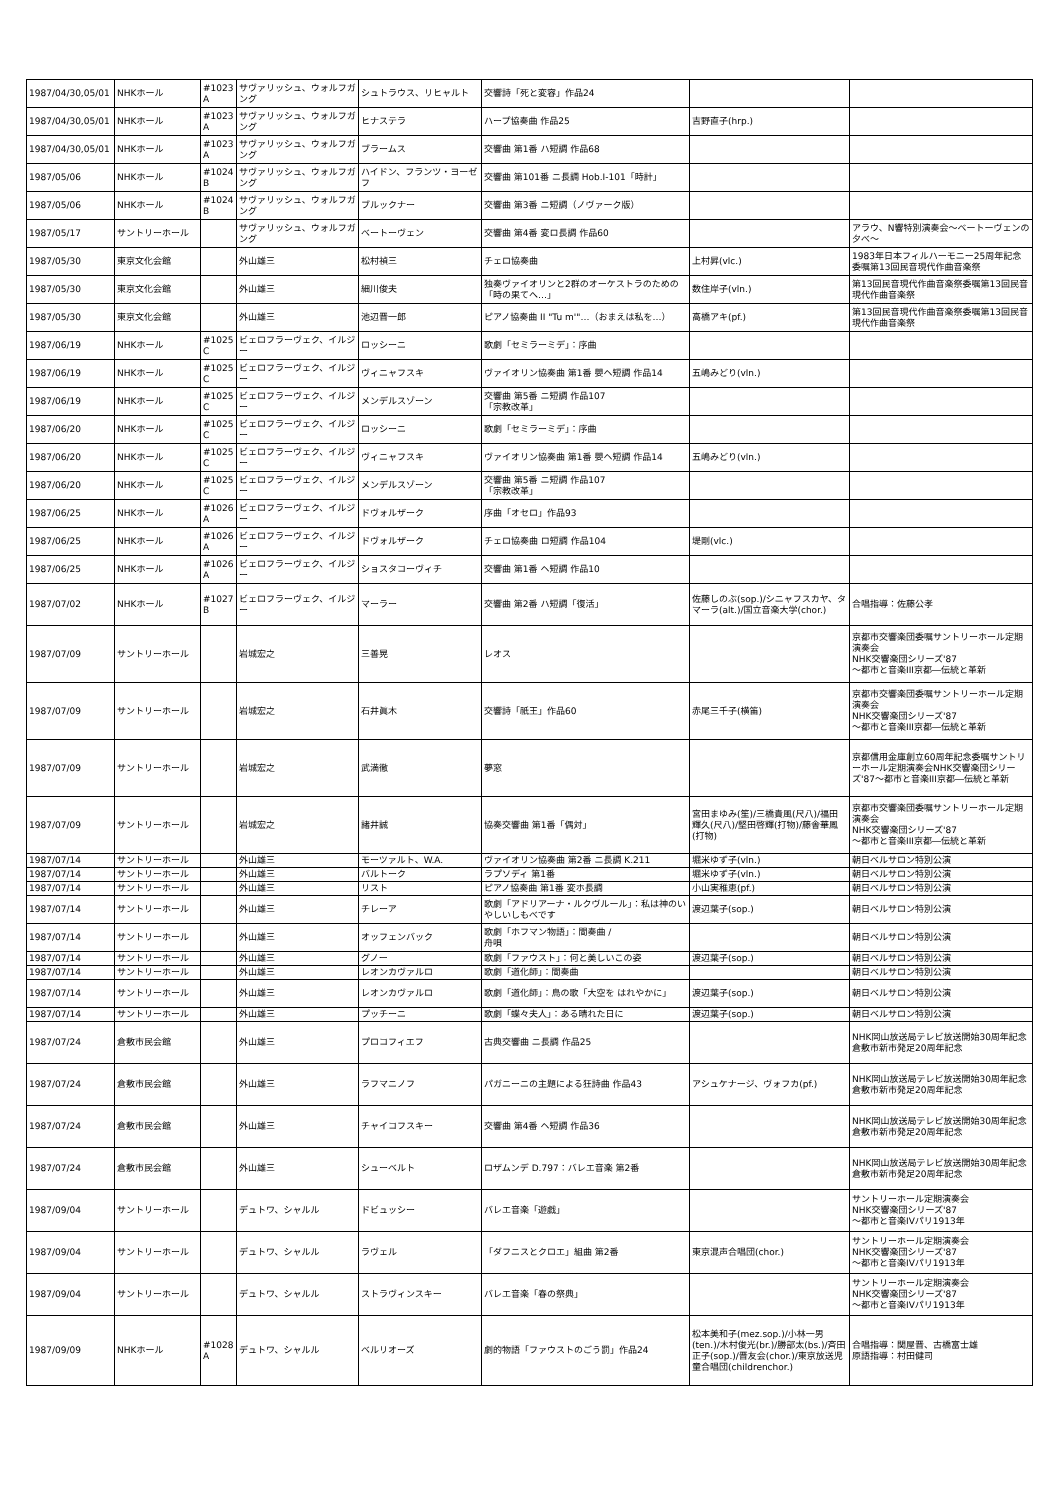| 1987/04/30,05/01 | NHKホール | #1023 A | サヴァリッシュ、ウォルフガング | シュトラウス、リヒャルト | 交響詩「死と変容」作品24 | | |
| 1987/04/30,05/01 | NHKホール | #1023 A | サヴァリッシュ、ウォルフガング | ヒナステラ | ハープ協奏曲 作品25 | 吉野直子(hrp.) | |
| 1987/04/30,05/01 | NHKホール | #1023 A | サヴァリッシュ、ウォルフガング | ブラームス | 交響曲 第1番 ハ短調 作品68 | | |
| 1987/05/06 | NHKホール | #1024 B | サヴァリッシュ、ウォルフガング | ハイドン、フランツ・ヨーゼフ | 交響曲 第101番 ニ長調 Hob.I-101「時計」 | | |
| 1987/05/06 | NHKホール | #1024 B | サヴァリッシュ、ウォルフガング | ブルックナー | 交響曲 第3番 ニ短調（ノヴァーク版） | | |
| 1987/05/17 | サントリーホール | | サヴァリッシュ、ウォルフガング | ベートーヴェン | 交響曲 第4番 変ロ長調 作品60 | | アラウ、N響特別演奏会～ベートーヴェンの夕べ～ |
| 1987/05/30 | 東京文化会館 | | 外山雄三 | 松村禎三 | チェロ協奏曲 | 上村昇(vlc.) | 1983年日本フィルハーモニー25周年記念委嘱第13回民音現代作曲音楽祭 |
| 1987/05/30 | 東京文化会館 | | 外山雄三 | 細川俊夫 | 独奏ヴァイオリンと2群のオーケストラのための「時の果てへ…」 | 数住岸子(vln.) | 第13回民音現代作曲音楽祭委嘱第13回民音現代作曲音楽祭 |
| 1987/05/30 | 東京文化会館 | | 外山雄三 | 池辺晋一郎 | ピアノ協奏曲 II "Tu m'"…（おまえは私を…） | 高橋アキ(pf.) | 第13回民音現代作曲音楽祭委嘱第13回民音現代作曲音楽祭 |
| 1987/06/19 | NHKホール | #1025 C | ビェロフラーヴェク、イルジー | ロッシーニ | 歌劇「セミラーミデ」：序曲 | | |
| 1987/06/19 | NHKホール | #1025 C | ビェロフラーヴェク、イルジー | ヴィニャフスキ | ヴァイオリン協奏曲 第1番 嬰ヘ短調 作品14 | 五嶋みどり(vln.) | |
| 1987/06/19 | NHKホール | #1025 C | ビェロフラーヴェク、イルジー | メンデルスゾーン | 交響曲 第5番 ニ短調 作品107 「宗教改革」 | | |
| 1987/06/20 | NHKホール | #1025 C | ビェロフラーヴェク、イルジー | ロッシーニ | 歌劇「セミラーミデ」：序曲 | | |
| 1987/06/20 | NHKホール | #1025 C | ビェロフラーヴェク、イルジー | ヴィニャフスキ | ヴァイオリン協奏曲 第1番 嬰ヘ短調 作品14 | 五嶋みどり(vln.) | |
| 1987/06/20 | NHKホール | #1025 C | ビェロフラーヴェク、イルジー | メンデルスゾーン | 交響曲 第5番 ニ短調 作品107 「宗教改革」 | | |
| 1987/06/25 | NHKホール | #1026 A | ビェロフラーヴェク、イルジー | ドヴォルザーク | 序曲「オセロ」作品93 | | |
| 1987/06/25 | NHKホール | #1026 A | ビェロフラーヴェク、イルジー | ドヴォルザーク | チェロ協奏曲 ロ短調 作品104 | 堤剛(vlc.) | |
| 1987/06/25 | NHKホール | #1026 A | ビェロフラーヴェク、イルジー | ショスタコーヴィチ | 交響曲 第1番 ヘ短調 作品10 | | |
| 1987/07/02 | NHKホール | #1027 B | ビェロフラーヴェク、イルジー | マーラー | 交響曲 第2番 ハ短調「復活」 | 佐藤しのぶ(sop.)/シニャフスカヤ、タマーラ(alt.)/国立音楽大学(chor.) | 合唱指導：佐藤公孝 |
| 1987/07/09 | サントリーホール | | 岩城宏之 | 三善晃 | レオス | | 京都市交響楽団委嘱サントリーホール定期演奏会 NHK交響楽団シリーズ'87 ～都市と音楽III京都―伝統と革新 |
| 1987/07/09 | サントリーホール | | 岩城宏之 | 石井眞木 | 交響詩「祇王」作品60 | 赤尾三千子(横笛) | 京都市交響楽団委嘱サントリーホール定期演奏会 NHK交響楽団シリーズ'87 ～都市と音楽III京都―伝統と革新 |
| 1987/07/09 | サントリーホール | | 岩城宏之 | 武満徹 | 夢窓 | | 京都信用金庫創立60周年記念委嘱サントリーホール定期演奏会NHK交響楽団シリーズ'87～都市と音楽III京都―伝統と革新 |
| 1987/07/09 | サントリーホール | | 岩城宏之 | 諸井誠 | 協奏交響曲 第1番「偶対」 | 宮田まゆみ(笙)/三橋貴風(尺八)/福田輝久(尺八)/堅田啓輝(打物)/藤舎華鳳(打物) | 京都市交響楽団委嘱サントリーホール定期演奏会 NHK交響楽団シリーズ'87 ～都市と音楽III京都―伝統と革新 |
| 1987/07/14 | サントリーホール | | 外山雄三 | モーツァルト、W.A. | ヴァイオリン協奏曲 第2番 ニ長調 K.211 | 堀米ゆず子(vln.) | 朝日ベルサロン特別公演 |
| 1987/07/14 | サントリーホール | | 外山雄三 | バルトーク | ラプソディ 第1番 | 堀米ゆず子(vln.) | 朝日ベルサロン特別公演 |
| 1987/07/14 | サントリーホール | | 外山雄三 | リスト | ピアノ協奏曲 第1番 変ホ長調 | 小山実稚恵(pf.) | 朝日ベルサロン特別公演 |
| 1987/07/14 | サントリーホール | | 外山雄三 | チレーア | 歌劇「アドリアーナ・ルクヴルール」：私は神のいやしいしもべです | 渡辺葉子(sop.) | 朝日ベルサロン特別公演 |
| 1987/07/14 | サントリーホール | | 外山雄三 | オッフェンバック | 歌劇「ホフマン物語」：間奏曲 / 舟唄 | | 朝日ベルサロン特別公演 |
| 1987/07/14 | サントリーホール | | 外山雄三 | グノー | 歌劇「ファウスト」：何と美しいこの姿 | 渡辺葉子(sop.) | 朝日ベルサロン特別公演 |
| 1987/07/14 | サントリーホール | | 外山雄三 | レオンカヴァルロ | 歌劇「道化師」：間奏曲 | | 朝日ベルサロン特別公演 |
| 1987/07/14 | サントリーホール | | 外山雄三 | レオンカヴァルロ | 歌劇「道化師」：鳥の歌「大空を はれやかに」 | 渡辺葉子(sop.) | 朝日ベルサロン特別公演 |
| 1987/07/14 | サントリーホール | | 外山雄三 | プッチーニ | 歌劇「蝶々夫人」：ある晴れた日に | 渡辺葉子(sop.) | 朝日ベルサロン特別公演 |
| 1987/07/24 | 倉敷市民会館 | | 外山雄三 | プロコフィエフ | 古典交響曲 ニ長調 作品25 | | NHK岡山放送局テレビ放送開始30周年記念 倉敷市新市発足20周年記念 |
| 1987/07/24 | 倉敷市民会館 | | 外山雄三 | ラフマニノフ | パガニーニの主題による狂詩曲 作品43 | アシュケナージ、ヴォフカ(pf.) | NHK岡山放送局テレビ放送開始30周年記念 倉敷市新市発足20周年記念 |
| 1987/07/24 | 倉敷市民会館 | | 外山雄三 | チャイコフスキー | 交響曲 第4番 ヘ短調 作品36 | | NHK岡山放送局テレビ放送開始30周年記念 倉敷市新市発足20周年記念 |
| 1987/07/24 | 倉敷市民会館 | | 外山雄三 | シューベルト | ロザムンデ D.797：バレエ音楽 第2番 | | NHK岡山放送局テレビ放送開始30周年記念 倉敷市新市発足20周年記念 |
| 1987/09/04 | サントリーホール | | デュトワ、シャルル | ドビュッシー | バレエ音楽「遊戯」 | | サントリーホール定期演奏会 NHK交響楽団シリーズ'87 ～都市と音楽IVパリ1913年 |
| 1987/09/04 | サントリーホール | | デュトワ、シャルル | ラヴェル | 「ダフニスとクロエ」組曲 第2番 | 東京混声合唱団(chor.) | サントリーホール定期演奏会 NHK交響楽団シリーズ'87 ～都市と音楽IVパリ1913年 |
| 1987/09/04 | サントリーホール | | デュトワ、シャルル | ストラヴィンスキー | バレエ音楽「春の祭典」 | | サントリーホール定期演奏会 NHK交響楽団シリーズ'87 ～都市と音楽IVパリ1913年 |
| 1987/09/09 | NHKホール | #1028 A | デュトワ、シャルル | ベルリオーズ | 劇的物語「ファウストのごう罰」作品24 | 松本美和子(mez.sop.)/小林一男(ten.)/木村俊光(br.)/勝部太(bs.)/斉田正子(sop.)/晋友会(chor.)/東京放送児童合唱団(childrenchor.) | 合唱指導：関屋晋、古橋富士雄 原語指導：村田健司 |